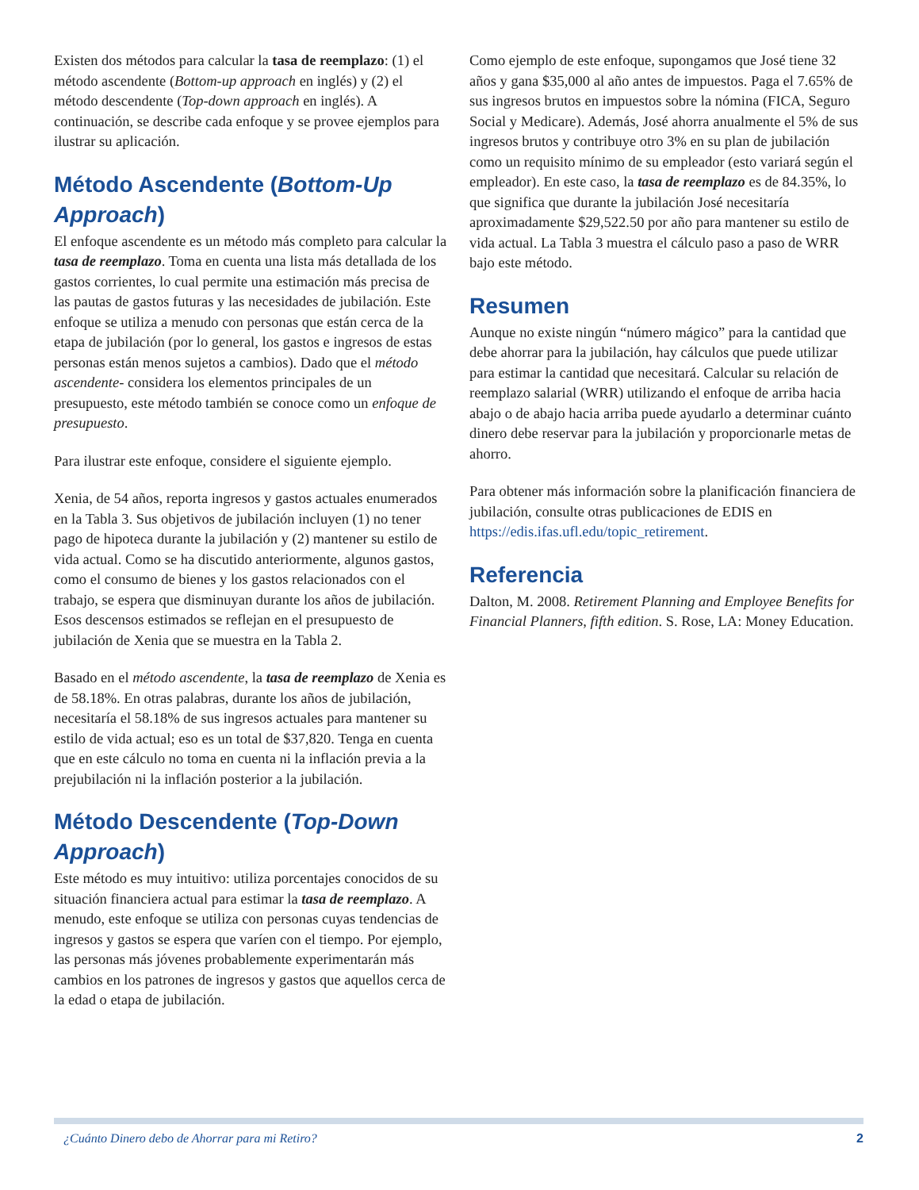Existen dos métodos para calcular la tasa de reemplazo: (1) el método ascendente (Bottom-up approach en inglés) y (2) el método descendente (Top-down approach en inglés). A continuación, se describe cada enfoque y se provee ejemplos para ilustrar su aplicación.
Método Ascendente (Bottom-Up Approach)
El enfoque ascendente es un método más completo para calcular la tasa de reemplazo. Toma en cuenta una lista más detallada de los gastos corrientes, lo cual permite una estimación más precisa de las pautas de gastos futuras y las necesidades de jubilación. Este enfoque se utiliza a menudo con personas que están cerca de la etapa de jubilación (por lo general, los gastos e ingresos de estas personas están menos sujetos a cambios). Dado que el método ascendente- considera los elementos principales de un presupuesto, este método también se conoce como un enfoque de presupuesto.
Para ilustrar este enfoque, considere el siguiente ejemplo.
Xenia, de 54 años, reporta ingresos y gastos actuales enumerados en la Tabla 3. Sus objetivos de jubilación incluyen (1) no tener pago de hipoteca durante la jubilación y (2) mantener su estilo de vida actual. Como se ha discutido anteriormente, algunos gastos, como el consumo de bienes y los gastos relacionados con el trabajo, se espera que disminuyan durante los años de jubilación. Esos descensos estimados se reflejan en el presupuesto de jubilación de Xenia que se muestra en la Tabla 2.
Basado en el método ascendente, la tasa de reemplazo de Xenia es de 58.18%. En otras palabras, durante los años de jubilación, necesitaría el 58.18% de sus ingresos actuales para mantener su estilo de vida actual; eso es un total de $37,820. Tenga en cuenta que en este cálculo no toma en cuenta ni la inflación previa a la prejubilación ni la inflación posterior a la jubilación.
Método Descendente (Top-Down Approach)
Este método es muy intuitivo: utiliza porcentajes conocidos de su situación financiera actual para estimar la tasa de reemplazo. A menudo, este enfoque se utiliza con personas cuyas tendencias de ingresos y gastos se espera que varíen con el tiempo. Por ejemplo, las personas más jóvenes probablemente experimentarán más cambios en los patrones de ingresos y gastos que aquellos cerca de la edad o etapa de jubilación.
Como ejemplo de este enfoque, supongamos que José tiene 32 años y gana $35,000 al año antes de impuestos. Paga el 7.65% de sus ingresos brutos en impuestos sobre la nómina (FICA, Seguro Social y Medicare). Además, José ahorra anualmente el 5% de sus ingresos brutos y contribuye otro 3% en su plan de jubilación como un requisito mínimo de su empleador (esto variará según el empleador). En este caso, la tasa de reemplazo es de 84.35%, lo que significa que durante la jubilación José necesitaría aproximadamente $29,522.50 por año para mantener su estilo de vida actual. La Tabla 3 muestra el cálculo paso a paso de WRR bajo este método.
Resumen
Aunque no existe ningún “número mágico” para la cantidad que debe ahorrar para la jubilación, hay cálculos que puede utilizar para estimar la cantidad que necesitará. Calcular su relación de reemplazo salarial (WRR) utilizando el enfoque de arriba hacia abajo o de abajo hacia arriba puede ayudarlo a determinar cuánto dinero debe reservar para la jubilación y proporcionarle metas de ahorro.
Para obtener más información sobre la planificación financiera de jubilación, consulte otras publicaciones de EDIS en https://edis.ifas.ufl.edu/topic_retirement.
Referencia
Dalton, M. 2008. Retirement Planning and Employee Benefits for Financial Planners, fifth edition. S. Rose, LA: Money Education.
¿Cuánto Dinero debo de Ahorrar para mi Retiro? 2